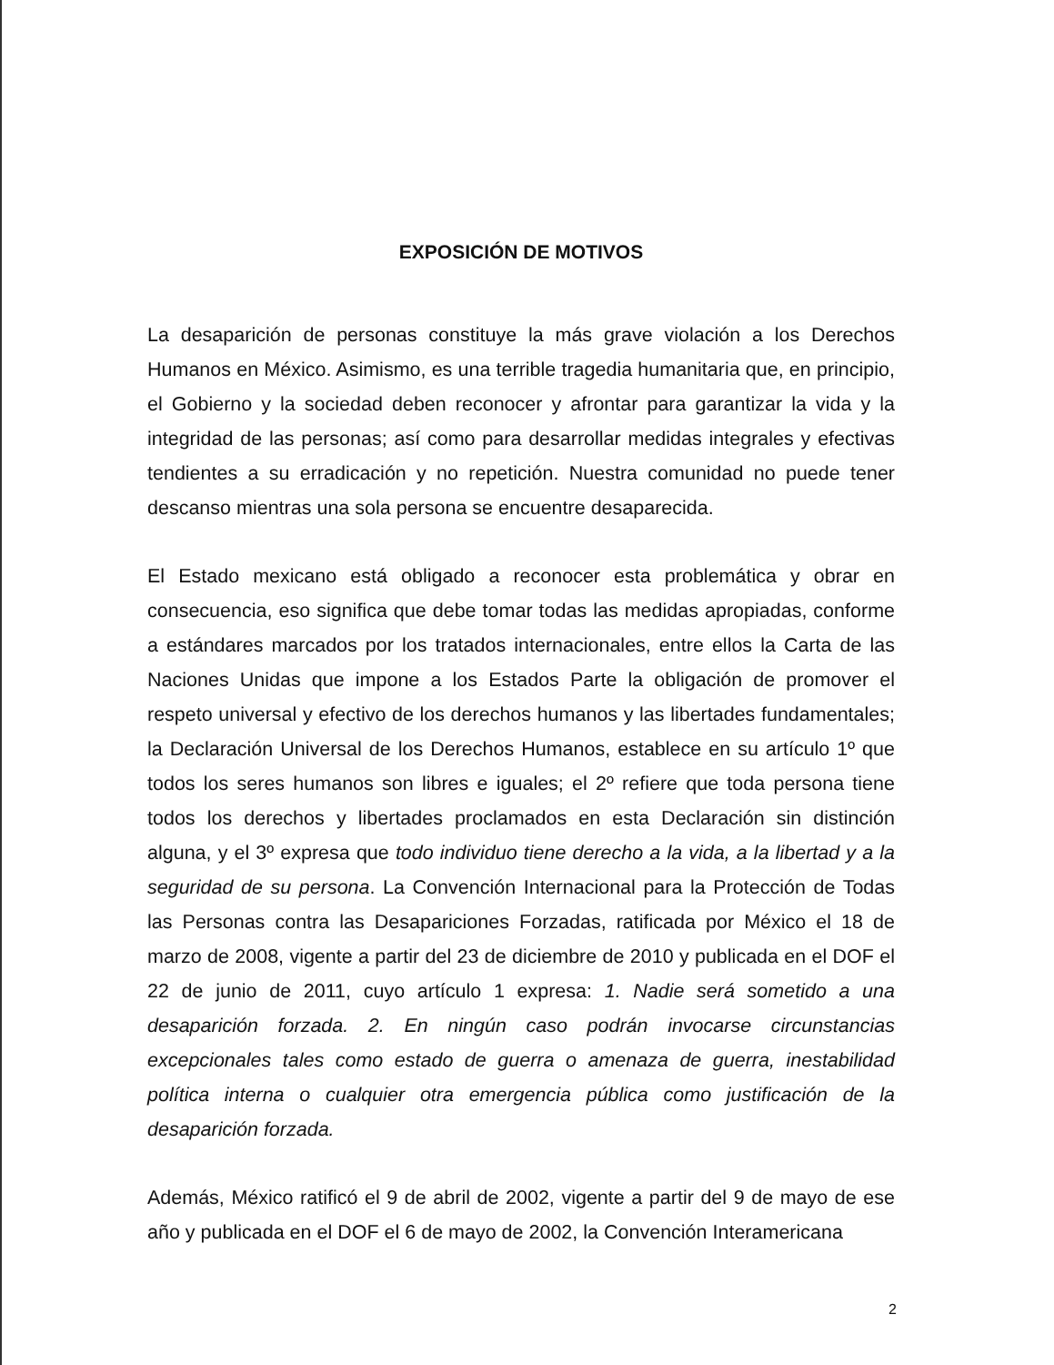EXPOSICIÓN DE MOTIVOS
La desaparición de personas constituye la más grave violación a los Derechos Humanos en México. Asimismo, es una terrible tragedia humanitaria que, en principio, el Gobierno y la sociedad deben reconocer y afrontar para garantizar la vida y la integridad de las personas; así como para desarrollar medidas integrales y efectivas tendientes a su erradicación y no repetición. Nuestra comunidad no puede tener descanso mientras una sola persona se encuentre desaparecida.
El Estado mexicano está obligado a reconocer esta problemática y obrar en consecuencia, eso significa que debe tomar todas las medidas apropiadas, conforme a estándares marcados por los tratados internacionales, entre ellos la Carta de las Naciones Unidas que impone a los Estados Parte la obligación de promover el respeto universal y efectivo de los derechos humanos y las libertades fundamentales; la Declaración Universal de los Derechos Humanos, establece en su artículo 1º que todos los seres humanos son libres e iguales; el 2º refiere que toda persona tiene todos los derechos y libertades proclamados en esta Declaración sin distinción alguna, y el 3º expresa que todo individuo tiene derecho a la vida, a la libertad y a la seguridad de su persona. La Convención Internacional para la Protección de Todas las Personas contra las Desapariciones Forzadas, ratificada por México el 18 de marzo de 2008, vigente a partir del 23 de diciembre de 2010 y publicada en el DOF el 22 de junio de 2011, cuyo artículo 1 expresa: 1. Nadie será sometido a una desaparición forzada. 2. En ningún caso podrán invocarse circunstancias excepcionales tales como estado de guerra o amenaza de guerra, inestabilidad política interna o cualquier otra emergencia pública como justificación de la desaparición forzada.
Además, México ratificó el 9 de abril de 2002, vigente a partir del 9 de mayo de ese año y publicada en el DOF el 6 de mayo de 2002, la Convención Interamericana
2